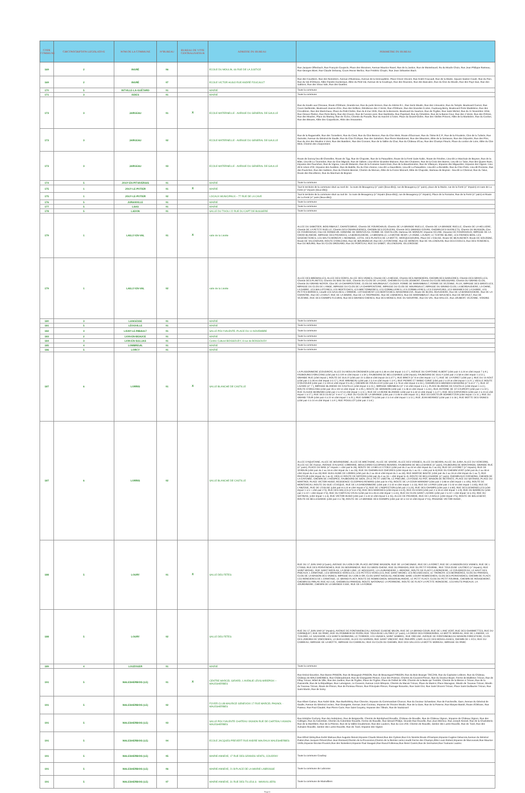| CODE COMMUNE | CIRCONSCRIPTION LEGISLATIVE | NOM DE LA COMMUNE | N°BUREAU | BUREAU DE VOTE CENTRALISATEUR | ADRESSE DU BUREAU | PERIMETRE DU BUREAU |
| --- | --- | --- | --- | --- | --- | --- |
| 169 | 2 | INGRÉ | 06 | | ECOLE DU MOULIN, 66 RUE DE LA JUSTICE | Rue Jacques Offenbach, Rue François Couperin, Place des Moraines, Avenue Maurice Ravel, Rue de la Justice, Rue de Montebourd, Ru du Moulin Choix, Rue Jean Philippe Rameau, Rue Georges Bizet, Rue Claude Debussy, Cours Hector Berlioz, Rue Frédéric Chopin, Rue Jean Sébastien Bach. |
| 169 | 2 | INGRÉ | 07 | | ECOLE VICTOR HUGO RUE ANDRÉ FOUCAULT | Rue des Coudriers, Rue des Noisetiers, Avenue d'Huisseau, Avenue de la Grenaudière, Place Clovis Vincent, Rue André Foucault, Rue de la Mairie, Square Gaston Couté, Rue du Parc, Rue du Val d'Orléans, Allée Flandre Dunkerque, Allée du Petit Val, Avenue de la Coudraye, Rue des Rousses, Rue des Bascules, Rue du Clos du Moulin, Rue des Puys Gas, Rue des Sablons, Rue des Vieux Vals, Rue des Guettes. |
| 170 | 5 | INTVILLE-LA-GUÉTARD | 01 | | MAIRIE | Toute la commune |
| 171 | 3 | ISDES | 01 | | MAIRIE | Toute la commune |
| 173 | 3 | JARGEAU | 01 | X | ECOLE MATERNELLE - AVENUE DU GENERAL DE GAULLE | Rue du moulin aux Chevaux, Route d'Orléans, Grande-rue, Rue du puits Grenon, Rue du 44ème R.I., Rue Serin Moulin, Rue des Limousins, Rue du Temple, Boulevard Carnot, Rue Cours Guillerette, Boulevard Jeanne d'Arc, Rue des Grillons, Résidence des 4 Vents, Rue d'Orléans, Rue des Grandes Ecoles, Faubourg Berry, Boulevard Porte Madeleine, Rue des Fricodières, Rue des Maréchaux, Place du Petit-Cloître, Rue du 8 mai 1945, Rue de la Bonnerie, Boulevard du Saumon, Rue de l'Eglise, Rue Saint Michel, Rue du 11 Novembre 1918, Rue Octave Piedon, Rue Porte Berry, Rue des Etuves, Rue de l'ancien pont, Rue Gambetta, Rue Papelard, Rue du Cimetière, Rue de la Basse Cour, Rue des 4 Vents, Rue des Prêtres, Rue des Moulins, Place du Martroy, Rue de l'Echo, Chemin du Paradis, Rue du marché à l'osier, Place du Grand-Cloître, Rue des Vieilles Prisons, Allée de la Martinière, Rue du Cordon, Rue des Bleuets, Allée des Coquelicots, Allée des Amarantes. |
| 173 | 3 | JARGEAU | 02 | | ECOLE MATERNELLE - AVENUE DU GENERAL DE GAULLE | Rue de la Raguenelle, Rue des Tonneliers, Rue du Civet, Rue du Clos Besson, Rue du Clos Mein, Route d'Ouvrouer, Rue du 7ième B.C.P., Rue de la Fécalerie, Clos de la Tuilerie, Rue Guinotte, Avenue du Général de Gaulle, Rue du Clos l'Evêque, Rue des Saboliers, Rue Pierre Mandonnet, Rue des Meuniers, Allée de la Semeuse, Rue des Déportés, Rue des Pins, Rue du clos des Moulins à Vent, Rue des Bateliers, Rue des Crosses, Rue de la Vallée du Chat, Rue du Château d'Eau, Rue des Champs Fleuris, Place du cordon de Loire, Allée du Clos Mein, Chemin des charpentiers |
| 173 | 3 | JARGEAU | 03 | | ECOLE MATERNELLE - AVENUE DU GENERAL DE GAULLE | Route de Darvoy lieu-dit Chenelles, Route de Tigy, Rue de Chapotte, Rue de la Pataudière, Route de la Ferté Saint Aubin, Route de Férolles, Lieu-dit Le Marchais de Boynes, Rue de la Bâte, Lieu-dit La Tisonnière, Rue du Clos Mignois, Rue de Vaibert, Lieu-dit les Grandes Maisons, Rue des Chaintres, Rue de la Croix des Barres, Lieu-dit Le Talus, Rue des Quatre Rues, Impasse des Pauriches, Rue du Vignou, Lieu-dit Malassis, Rue de la Fontaine Saint-Vrain, Rue de la Bourdonnière, Rue de Villançon, Impasse des Migaurdes, Impasse des Vignes, Lieu-dit le Lièvre d'Or, Impasse des Avallées, Rue de Babille, Ru du Clos chesne, Lieu-dit La Gaunillerie, Lieu-dit La Pataudière, Lieu-dit La Rondelle, Rue du Clos Potin, Lieu-dit Pontoise, Rue des Pauriches, Rue des Sablons, Rue du Chemin Bessier, Chemin du Morvan, Allée de la Fosse Moizard, Allée de Chapotte, Hameau de Boynes - lieu-dit Le Chesnal, Rue du Talus, Route des Recollieres, Rue du Marchais de Boynes |
| 174 | 5 | JOUY-EN-PITHIVERAIS | 01 | | MAIRIE | Toute la commune |
| 175 | 1 | JOUY-LE-POTIER | 01 | X | MAIRIE | Tout le territoire de la commune situé au nord de : la route de Beaugency (n° pairs (lieux-dits)), rue de Beaugency (n° pairs), place de la Mairie, rue de la Ferté (n° impairs) et route de La Ferté (n° impairs (lieux-dits)) |
| 175 | 1 | JOUY-LE-POTIER | 02 | | LOCAUX MUNICIPAUX – 77 RUE DE LA CAVE | Tout le territoire de la commune situé au sud de : la route de Beaugency (n° impairs (lieux-dits)), rue de Beaugency (n° impairs), Place de la Fontaine, Rue de la Ferté (n° pairs) et Route de La Ferté (n° pairs (lieux-dits)) |
| 176 | 5 | JURANVILLE | 01 | | MAIRIE | Toute la commune |
| 177 | 5 | LAAS | 01 | | MAIRIE | Toute la commune |
| 178 | 5 | LADON | 01 | | SALLE DU TIVOLI 22 RUE DU CAPT DE BUSSIERE | Toute la commune |
| 179 | 1 | LAILLY-EN-VAL | 01 | X | salle de la Lisotte | ALLEE DU SABOTIER, BOIS RIBAULT, CHANTEGRIVE, Chemin DE FOURCHAUD, Chemin DE LA GRANDE RUELLE, Chemin DE LA GRANDE RUELLE, Chemin DE LA HELLIERE, Chemin DE LA PETITE RUELLE, Chemin DES CRAPAUDIERES, CHEMIN DES ECOLIERS, Chemin DES GRANDS COURS, CHEMIN DES GUERLETS, Chemin DU BUISSON, Clos DE FOURCHAUD, Clos DE RONDEUR, DOMAINE DE MONTIZEAU, FERME DE CHATILLON, Hameau DE MONCAY, Impasse CELINE, Impasse DE FOURCHAUD, IMPASSE DE LA CROIX BLANCHE, IMPASSE DES PICARDES, LA BERDAUDIERE, LA BREMAILLE, LA MOTHE REMY, LA VIGNE, LAUNAY, LE TERTRE BLANC, LES FRANCS BOIS, LES GASCHETIERES, LES HAUTS MONCAY, L'HERBAGE, LOTIS. DES PLANTES DE LA MOTTE, MOCQUESOURIS, Place DE L'EGLISE, Route DE BEAUGENCY, Route DE SOLOGNE, Route DE VILLENOUAN, ROUTE D'ORLEANS, Rue DE BOURGNEUF, Rue DE LA FONTAINE, Rue DE MONCAY, Rue DE VILLENOUAN, Rue DES ECOLES, Rue DES FENIERES, Rue DU BOURG, Rue DU CLOS DROUARD, Rue DU PORTEAU, RUE DU SABOT, VILLENOUAN, VILLEROUGE |
| 179 | 1 | LAILLY-EN-VAL | 02 | | salle de la Lisotte | ALLEE DES BREMAILLES, ALLEE DES CERFS, ALLEE DES VIGNES, Chemin DE LA MESSE, Chemin DES AMANDIERS, CHEMIN DES GARLERIES, Chemin DES GRIVELLES, Chemin DES PLANTES, Chemin DU BAS DU GUE, Chemin DU CLOS DE LA CAVE, CHEMIN DU CLOS JOUBERT, Chemin DU CLOS MOUSSARD, Chemin DU GRAND CLOS, Chemin DU GRAND NOYER, Clos DE LA CHARPENTERIE, CLOS DE MAURIGAULT, CLOSSY, FERME DE MARAMBAULT, FERME DE VEZENNE, FLUX, IMPASSE DES GRIVELLES, IMPASSE DU CLOS DE L'ANGE, IMPASSE DU CLOS DE LA CHARPENTERIE, IMPASSE DU CLOS DE MAURIGAULT, IMPASSE DU GRAND CLOS, LA BERDAUDIERE, LA CHINE, LA DARRE, LES BALLOTERIES, LES BERTECHES, LES BRETONNIERES, LES CORBILLIERES, LES CORBILLIERES, LES ESSAVEURS, LES GRANGES DE LA DARRE, LES PETITES BORDES, Lieudit LES SAULAIES, L'ORMOIE, LOTISSEMENT LES BERTECHES, MAISONNEUVE, Route DE BLOIS, RUAUDIERE, Rue DE LA BARGOUDIERE, Rue DE LA CHAINTRE, Rue DE LA HAUT, RUE DE LA MAIRIE, Rue DE LA TREPINIERE, Rue DE LIGNIERES, Rue DE MARAMBAULT, Rue DE MAULNES, Rue DE MEVAULT, Rue DE VEZENNE, RUE DES CHAMPS FLEURIS, Rue DES GRANDS CHENES, Rue DES MOISES, RUE DU GOUFFRE, Rue DU VAL, Rue HALLEE, Rue JOUBERT, VEZENNE, VOISINS |
| 180 | 3 | LANGESSE | 01 | | MAIRIE | Toute la commune |
| 181 | 5 | LÉOUVILLE | 01 | | MAIRIE | Toute la commune |
| 182 | 3 | LIGNY-LE-RIBAULT | 01 | | SALLE POLYVALENTE, PLACE DU 11 NOVEMBRE | Toute la commune |
| 183 | 2 | LION-EN-BEAUCE | 01 | | MAIRIE | Toute la commune |
| 184 | 3 | LION-EN-SULLIAS | 01 | | Centre Culturel BOISSOUDY, 8 rue de BOISSOUDY | Toute la commune |
| 185 | 4 | LOMBREUIL | 01 | | MAIRIE | Toute la commune |
| 186 | 5 | LORCY | 01 | | MAIRIE | Toute la commune |
| 187 | 6 | LORRIS | 01 | X | SALLE BLANCHE DE CASTILLE | LA PLISSONNIERE (COUDROY), ALLEE DU MOULIN CROSNIER (côté pair 6 à 36 et côté impair 3 à 17 ), AVENUE DU CAPITAINE ALBERT (côté pair 4 à 24 et côté impair 7 à 9 ), FAUBOURG D'ORLEANS (côté pair 6 à 100 et côté impair 1 à 59 ), FAUBOURG DE BELLEGARDE (côté impair), FAUBOURG DE SULLY (côté pair 2 à 58 et côté impair 1 à 51 ), GRANDE RUE (côté impair ), ROUTE DE SULLY (côté pair 22 à 358 et côté impair 23 à 377 ), RUE BRICY (n° 6 et côté impair 1 à 7 ), RUE DE LA FORET (côté pair ), RUE DU 14 AOUT (côté pair 2 à 28 et côté impair 3 à 17 ), RUE MIRABEAU (côté pair 2 à 4 et côté impair 1 à 9 ), RUE PIERRE ET MARIE CURIE (côté pair 2 à 20 et côté impair 1 à 21 ), VIEILLE ROUTE D'OUZOUER (côté pair 2 à 104 et côté impair 9 à 35 ), CHEMIN DE FOUILLEUX (côté pair 4 à 76 et côté impair 3 à 55 ), CHEMIN DES GRANDES MAISONS (n° 6 et n° 7 ), RUE ST LAZARE (n° 7 ), IMPASSE BLANCHE DE CASTILLE (côté impair 3 à 15 ), IMPASSE MIRABEAU (n° 2 et côté impair 3 à 5 ), PLACE BLANCHE DE CASTILLE (côté impair 1 à 3 ), ROUTE D'ORLEANS (côté pair 26 à 102 et côté impair 11 à 95 ), ROUTE DE GRIGNON (côté pair 2 à 46 et côté impair 1 à 43 ), RUE ANTOINE DE ST EXUPERY (côté pair 2 à 10 ), RUE CLAUDE BERNARD (côté pair 2 à 10 et côté impair 1 à 11 ), RUE DE LA REINE BLANCHE (côté pair 6 à 32 et côté impair 1 à 27 ), RUE DES CAPUCINES (côté pair 2 à 24 et côté impair 1 à 17 ), RUE DES LILAS (n° 4 et n° 1 ), RUE DU CLOS DE LA GRANGE (côté pair 2 à 46 et côté impair 15 ), RUE DU DOCTEUR SCHWEITZER (côté impair 1 à 11 ), RUE DU GRAND TOUR (côté pair 4 à 22 et côté impair 1 à 25 ), RUE GAMBETTA (côté pair 2 à 4 et côté impair 1 à 11 ), RUE JEAN MERMOZ (côté pair 2 à 18 ), RUE MOTTE DES VIGNES (côté pair 4 à 14 et côté impair 1 à 9 ), RUE POUILLOT (côté pair 2 à 8 ) |
| 187 | 6 | LORRIS | 02 | | SALLE BLANCHE DE CASTILLE | ALLEE D'AQUITAINE, ALLEE DE BOURGOGNE, ALLEE DE BRETAGNE, ALLEE DE SAVOIE, ALLEE DES VOSGES, ALLEE DU BEARN, ALLEE DU JURA, ALLEE DU VERCORS, ALLEE ILE DE France, AVENUE D'ALSACE LORRAINE, BOULEVARD CLEOPHAS RENARD, FAUBOURG DE BELLEGARDE (n° pairs), FAUBOURG DE MONTARGIS, GRANDE RUE (n° pairs), PLACE DU MAIL (n° impairs + côté pair le 26), ROUTE DE LA BELLE ETOILE (côté pair du 2 au 44 et côté impair du 1 au 45), RUE DE LA FORET (n° impairs), RUE DE VERDUN (côté pair du 2 au 18 et côté impair du 1 au 23), RUE DU CHEMIN AUX CHEVRES (côté impair du 1 au 15 + côté pair le 6) RUE DU CHEMIN VERT (côté pair du 2 au 28 et côté impair du 3 au 23) RUE GUILLAUME DE LORRIS (côté pair du 2 au 46 et côté impair du 1 au 33), RUE MARYSE BASTIE (côté pair du 2 au 16 et côté impair du 1 au 7), RUE PASTEUR (côté impair du 1 au 3), VIEILLE ROUTE DE NOYERS (côté pair du 4 au 16 + côté impair le 3), ROUTE DE BELLEGARDE (n° pairs), CHEMIN AUX COCHONS, CHEMIN DE LA CAYENNE, CHEMIN DE L'HOSPICE, FAUBOURG DE GIEN, ZA LE PETIT LIMETIN, LE PRIEURE, LA FOSSE AU POT, MAISON DE RETRAITE, PLACE DU GATINAIS, PLACE DU MARTROI, PLACE VICTOR HUGO, RESIDENCE CLEOPHAS RENARD (côté pair le n°6), ROUTE DE LA COUR MARIGNY (côté pair 2 à 66 et côté impair 1 à 105), ROUTE DE MONTEREAU, ROUTE DU GUE L'EVEQUE, RUE DE LA DANDONNIERE (côté pair 2 à 42 et côté impair 1 à 13), RUE DE LA PAIX (côté pair 2 à 42 et côté impair 1 à 65), RUE DE L'ABZOUE, RUE DE L'EGLISE (côté pair 8 à 24 et côté impair n°1), RUE DE L'INSPECTION (côté pair 2 à 24), RUE DES CHAMPS (côté pair 2 à 60), RUE DES DEMOISELLES (côté impair 1 à 5 + côté pair n°4), RUE DES HALLES (n°3 et n°8), RUE DES MARCHES (côté impair 3 à 9), RUE DU 8 MAI (côté pair 2 à 16 et côté impair 1 à 9), RUE DU BARREAU (côté pair 2 à 10 + côté impair n°3), RUE DU CHÂTEAU D'EAU (côté pair 8 à 28 et côté impair 1 à 31), RUE DU CLOS SAINT LAZARE (côté pair 2 à 10 + côté impair 13 à 25), RUE DU GATINAIS, (côté impair 1 à 3), RUE VICTOR HUGO (côté pair 2 à 42 et côté impair 5 à 15), ALLEE DE PICARDIE, RUE DE LA HALLE (côté impair n°5), ROUTE DE BALLEGENT, ROUTE DE BELLEGARDE (côté pair 4 à 78), ROUTE DE LA GRANGE DES CHAMPS (côté pair 32 à 112 et côté impair n°15), PASSAGE VICTOR HUGO , |
| 188 | 5 | LOURY | 01 | X | SALLE DES FETES | RUE DU 17 JUIN 1940 (n°pairs), AVENUE DU LION D OR, PLACE ANTOINE MASSON, RUE DE LA CHESNAIE, RUE DE LA FORET, RUE DE LA MAISON DES VIGNES, RUE DE L ETANG, RUE DES PERVENCHES, RUE DU BOURGNEUF, RUE DU GROS CHENE, RUE DU PARADIS, RUE DU PETIT FOURNIL, RUE TOULOUSE LAUTREC (n° impairs), RUE SAINT MICHEL, RUE SAINT NICOLAS, LA DEMI LUNE, LE HOUSSAYE, LA LAURANDIERE, L ARDOISE, ROUTE DE FLACY LA RONCIERE, LE COUDRECEAU, LE HAUT DES PIGEAUX, L ERMITAGE, LES GRANDES VERELLES, LES PETITES VERELLES, RUE SAINT MICHEL LES RELIGIEUSES, LE TRONCAY, LES BERNIERES, CLOS DU PARADIS, CLOS DE LA MAISON DES VIGNES, IMPASSE DU LION D OR, CLOS SAINT NICOLAS, ANCIENNE GARE LOURY REBRECHIEN, CLOS DES PERVENCHES, CHEMIN DE FLACY, LES RONCIERES DE L ERMITAGE, LE GRAND FLACY, ROUTE DE REBRECHIEN, MAISON BLANCHE, LE PETIT FLACY, CLOS DU PETIT FOURNIL, CHEMIN DE ROUGEMONT, CHEMIN DU PIRLAY, RUE AU LUC, CHEMIN DU PARADIS, ROUTE NATIONALE LA PERRIERE, ROUTE DE FLACY LA PETITE RONCIERE, LES HAUTS PIGEAUX, LA JOURDINIERE, CHEMIN DE LA GRANDE ESSE, RUE DE LA FORGE |
| 188 | 5 | LOURY | 02 | | SALLE DES FETES | RUE DU 17 JUIN 1940 (n° impairs), AVENUE DE FONTAINEBLEAU, AVENUE EUGENE MILON, RUE DE LA GRAND COUR, RUE DE L ANE VERT, RUE DES CHARMETTES, RUE DU CORNIQUET, RUE DU PARC, RUE DU POMMIER DE PEPIN, RUE TOULOUSE LAUTREC (n° pairs), LA CROIX DES FORGERONS, LA MOTTE MOREAU, RUE DE L ANERIE, LA TUILERIE, LE SAUSSOIR, LES SAINTS GERMAINS, LE TERRIER, LES USAGES, SAINT GABRIEL, RUE CREUSE, AVENUE DE FONTAINEBLEAU MAISON FORESTIERE, CLOS DES JARDINS DE VINCENNES, LA GUEULERIE, ALLEE DU SAFRAN, RUE SAINT VINCENT, RUE PHILIPPE LAMY, ALLEE DES MOUILLASSES, CHEMIN DE L ECU, RUE DU CARREAU, IMPASSE DE LA MOTTE, IMPASSE DU CARREAU, RUE DU CLOS DU CHEMIN, RUE DES VALLEES LA MOTTE MOREAU, IMPASSE DU PARC |
| 189 | 4 | LOUZOUER | 01 | | MAIRIE | Toute la commune |
| 191 | 5 | MALESHERBOIS (LE) | 01 | X | CENTRE MARCEL GIRARD, 1 AVENUE LÉVIS MIREPOIX – MALESHERBES | Rue Amiral Gourdon, Rue Basse PINSON, Rue de Beaugrain PINSON, Rue de Beauregard PINSON, Rue du Bois Bourger TREZAN, Rue du Capitaine Lelièvre, Rue du Château, Château de MALESHERBES, Rue Châteaubriand, Rue de Citanguette Pinson, Cour des Poisson, Chemin du Couvent Pinson, Rue du Docteur Boyer, Ferme de Mailleton Trézan, Rue de Fillay Trézan, Hôtel de Ville, Rue des Jardins, Rue de l'Eglise, Place de l'Eglise, Place de l'Hôtel de Ville, Chemin de la Butte qui Tremble, Chemin de la Messe à Trézan, Rue de la Passerelle, Rue de la République, Rue Lamoignon, Le Couvent, Avenue Lévis Mirepoix, Chemin du Marais Trézan, Place du Martroi, Place Mazagran, Moulin de Touveau Trézan, Moulin du Touveau Trézan, Route de Pinson, Rue de Ponteau Pinson, Rue Principale Pinson, Passage Rosanbo, Rue Saint Eloi, Rue Saint Vincent Trézan, Place Saint Guillaume Trézan, Rue Saint Martin, Rue de Soisy |
| 191 | 5 | MALESHERBOIS (LE) | 02 | | FOYER CLUB MAURICE GENEVOIX 17 RUE MARCEL PAGNOL - MALESHERBES | Rue Albert Camus, Rue André Gide, Rue Barthélémy, Rue Chevrier, Impasse du Commandant Charcot, Rue du Docteur Schweitzer, Rue de Farcheville, Gare, Avenue du Général de Gaulle, Avenue du Général Leclerc, Rue Grangette, Avenue Jean Cocteau, Impasse de l'Ancien Moulin, Rue de la Gare, Rue de la Poterne, Rue Maryse Bastié, Route d'Orléans, Rue Pasteur, Rue Paul Claudel, Rue Pierre Curie, Rue Saint Exupéry, Impasse des Tilleuls, Rue de Vauluizard |
| 191 | 5 | MALESHERBOIS (LE) | 03 | | SALLE POLYVALENTE CHATEAU VIGNON RUE DE CHÂTEAU VIGNON - MALESHERBES | Rue Adolphe Cochery, Rue des Aubépines, Rue de Boigneville, Chemin de Boisbphard Rouville, Château de Rouville, Rue de Château Vignon, Impasse de Château Vignon, Rue des Collèges, Rue du Colombier, Chemin du Colombier Rouville, Ferme de Rouville, Rue Gérard Philipe, Grande Rue Rouville, Rue Jean Mermoz, Rue Joseph Kessel, Rue de la Charlotterie, Rue de la Martillière, Rue de la Pilonne, Rue de la Vallée Doudemont, Rue des Lauriers, Rue du Lion d'Or, Chemin de Rouville, Sentier des Lamis Rouville, Rue de Tivoli, Rue des Aulnaies Rouville, Sentier des Lamis Rouville, Rue de Tivoli, Impasse des Vignes |
| 191 | 5 | MALESHERBOIS (LE) | 04 | | ECOLE JACQUES PREVERT RUE ANDRE MALRAUX MALESHERBES | Rue Alfred Sisley,Rue André Malraux,Rue Auguste Renoir,Impasse Claude Monet,Rue des Cytises,Rue Eric Nessler,Route d'Etampes,Impasse Eugène Delacroix,Avenue du Général Patton,Rue Jacques Prévert,Rue Jean Rostand,Chemin de la Procession,Chemin de la Remise verte,Lieudit Ferme des Champs,Allée Louis Robert,Impasse de Marcousais,Rue Maurice Utrillo,Impasse Nicolas Poussin,Rue des Noisetiers,Impasse Paul Gauguin,Rue Raoul Follereau,Rue René Cassin,Rue de Sermaises,Rue Toulouse Lautrec |
| 191 | 5 | MALESHERBOIS (LE) | 05 | | MAIRIE ANNEXE, 17 RUE DES GRANDS VENTS, COUDRAY | Toute la commune Coudray |
| 191 | 5 | MALESHERBOIS (LE) | 06 | | MAIRIE ANNEXE, 21 B PLACE DE LA MAIRIE LABROSSE | Toute la commune de Labrosse |
| 191 | 5 | MALESHERBOIS (LE) | 07 | | MAIRIE ANNEXE, 31 RUE DES TILLEULS - MAINVILLIERS | Toute la commune de Mainvilliers |
Page 5